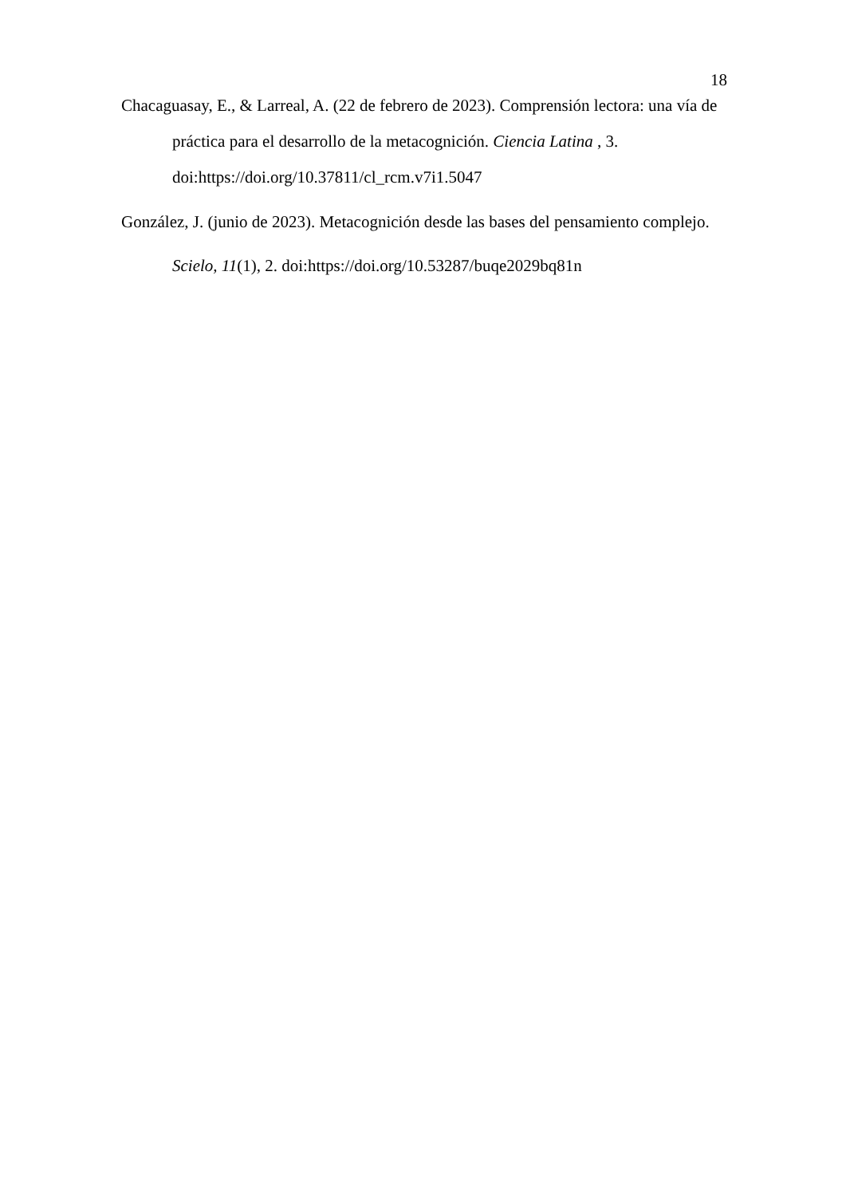18
Chacaguasay, E., & Larreal, A. (22 de febrero de 2023). Comprensión lectora: una vía de práctica para el desarrollo de la metacognición. Ciencia Latina , 3. doi:https://doi.org/10.37811/cl_rcm.v7i1.5047
González, J. (junio de 2023). Metacognición desde las bases del pensamiento complejo. Scielo, 11(1), 2. doi:https://doi.org/10.53287/buqe2029bq81n